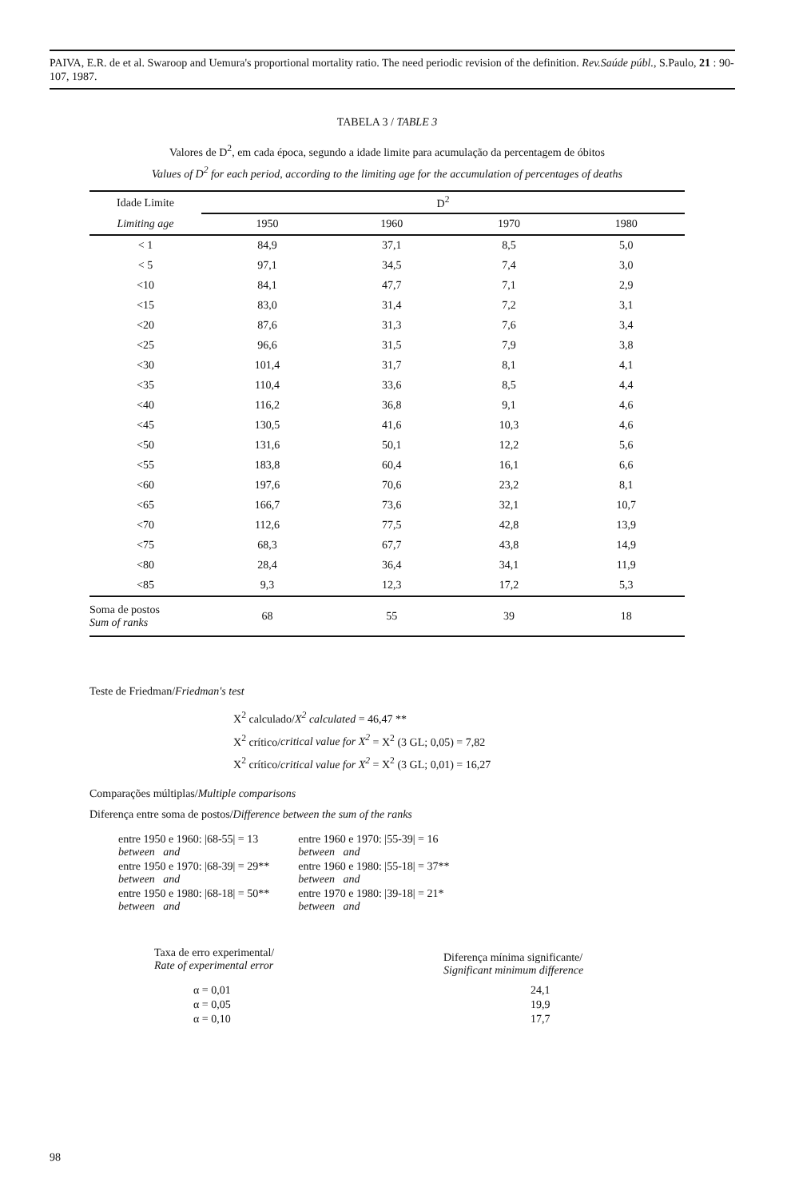PAIVA, E.R. de et al. Swaroop and Uemura's proportional mortality ratio. The need periodic revision of the definition. Rev.Saúde públ., S.Paulo, 21 : 90-107, 1987.
TABELA 3 / TABLE 3
Valores de D<sup>2</sup>, em cada época, segundo a idade limite para acumulação da percentagem de óbitos
Values of D<sup>2</sup> for each period, according to the limiting age for the accumulation of percentages of deaths
| Idade Limite | D<sup>2</sup> | | | |
| --- | --- | --- | --- | --- |
| Limiting age | 1950 | 1960 | 1970 | 1980 |
| < 1 | 84,9 | 37,1 | 8,5 | 5,0 |
| < 5 | 97,1 | 34,5 | 7,4 | 3,0 |
| <10 | 84,1 | 47,7 | 7,1 | 2,9 |
| <15 | 83,0 | 31,4 | 7,2 | 3,1 |
| <20 | 87,6 | 31,3 | 7,6 | 3,4 |
| <25 | 96,6 | 31,5 | 7,9 | 3,8 |
| <30 | 101,4 | 31,7 | 8,1 | 4,1 |
| <35 | 110,4 | 33,6 | 8,5 | 4,4 |
| <40 | 116,2 | 36,8 | 9,1 | 4,6 |
| <45 | 130,5 | 41,6 | 10,3 | 4,6 |
| <50 | 131,6 | 50,1 | 12,2 | 5,6 |
| <55 | 183,8 | 60,4 | 16,1 | 6,6 |
| <60 | 197,6 | 70,6 | 23,2 | 8,1 |
| <65 | 166,7 | 73,6 | 32,1 | 10,7 |
| <70 | 112,6 | 77,5 | 42,8 | 13,9 |
| <75 | 68,3 | 67,7 | 43,8 | 14,9 |
| <80 | 28,4 | 36,4 | 34,1 | 11,9 |
| <85 | 9,3 | 12,3 | 17,2 | 5,3 |
| Soma de postos Sum of ranks | 68 | 55 | 39 | 18 |
Teste de Friedman/Friedman's test
X<sup>2</sup> calculado/X<sup>2</sup> calculated = 46,47 **
X<sup>2</sup> crítico/critical value for X<sup>2</sup> = X<sup>2</sup> (3 GL; 0,05) = 7,82
X<sup>2</sup> crítico/critical value for X<sup>2</sup> = X<sup>2</sup> (3 GL; 0,01) = 16,27
Comparações múltiplas/Multiple comparisons
Diferença entre soma de postos/Difference between the sum of the ranks
| entre 1950 e 1960: /68-55/ = 13 between and | entre 1960 e 1970: /55-39/ = 16 between and |
| entre 1950 e 1970: /68-39/ = 29** between and | entre 1960 e 1980: /55-18/ = 37** between and |
| entre 1950 e 1980: /68-18/ = 50** between and | entre 1970 e 1980: /39-18/ = 21* between and |
| Taxa de erro experimental/ Rate of experimental error | Diferença mínima significante/ Significant minimum difference |
| α = 0,01 | 24,1 |
| α = 0,05 | 19,9 |
| α = 0,10 | 17,7 |
98